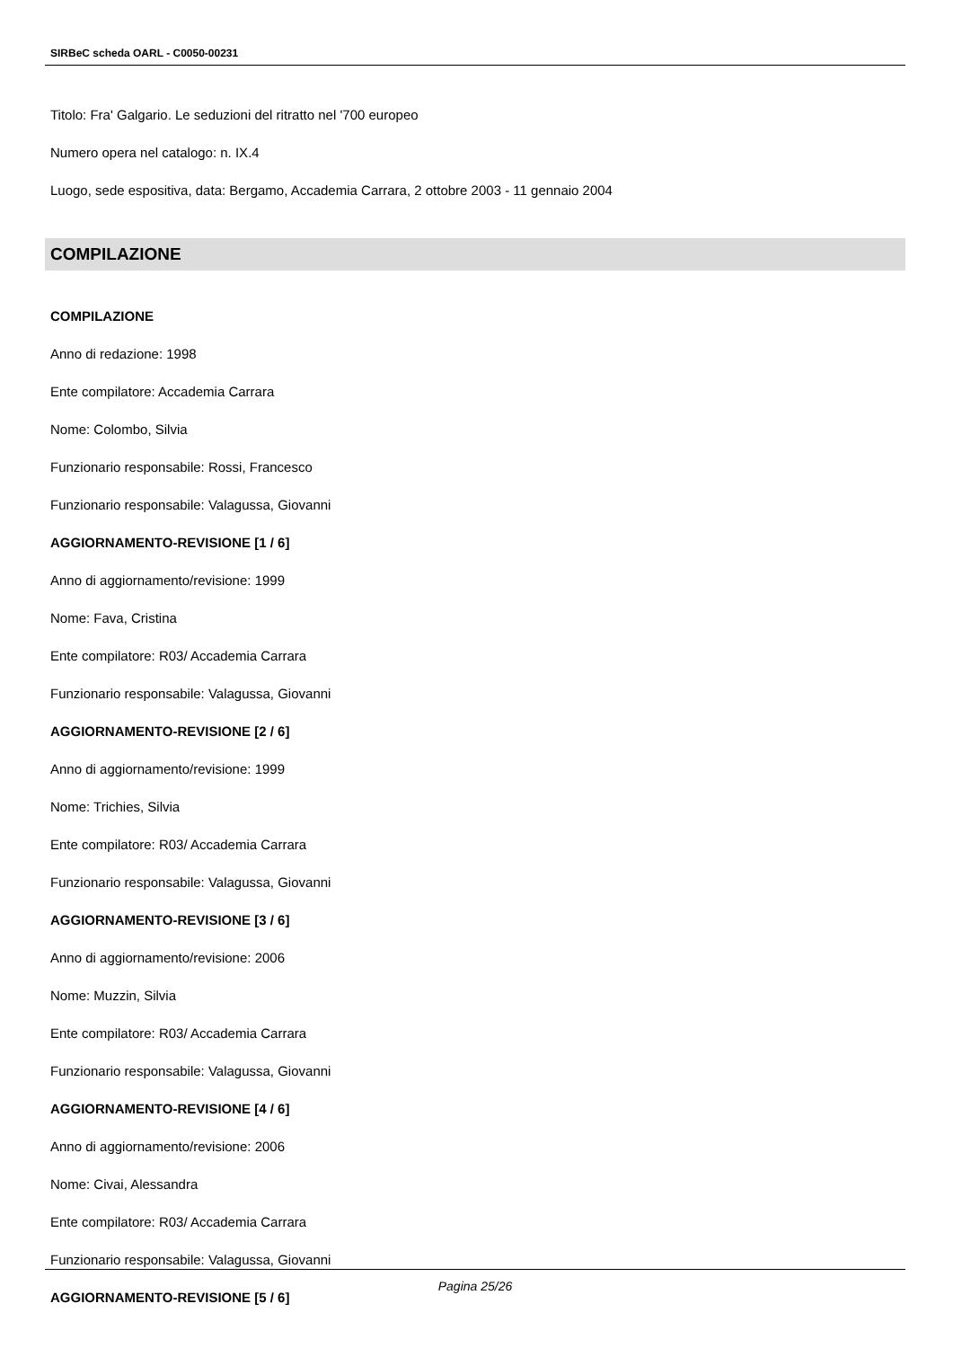SIRBeC scheda OARL - C0050-00231
Titolo: Fra' Galgario. Le seduzioni del ritratto nel '700 europeo
Numero opera nel catalogo: n. IX.4
Luogo, sede espositiva, data: Bergamo, Accademia Carrara, 2 ottobre 2003 - 11 gennaio 2004
COMPILAZIONE
COMPILAZIONE
Anno di redazione: 1998
Ente compilatore: Accademia Carrara
Nome: Colombo, Silvia
Funzionario responsabile: Rossi, Francesco
Funzionario responsabile: Valagussa, Giovanni
AGGIORNAMENTO-REVISIONE [1 / 6]
Anno di aggiornamento/revisione: 1999
Nome: Fava, Cristina
Ente compilatore: R03/ Accademia Carrara
Funzionario responsabile: Valagussa, Giovanni
AGGIORNAMENTO-REVISIONE [2 / 6]
Anno di aggiornamento/revisione: 1999
Nome: Trichies, Silvia
Ente compilatore: R03/ Accademia Carrara
Funzionario responsabile: Valagussa, Giovanni
AGGIORNAMENTO-REVISIONE [3 / 6]
Anno di aggiornamento/revisione: 2006
Nome: Muzzin, Silvia
Ente compilatore: R03/ Accademia Carrara
Funzionario responsabile: Valagussa, Giovanni
AGGIORNAMENTO-REVISIONE [4 / 6]
Anno di aggiornamento/revisione: 2006
Nome: Civai, Alessandra
Ente compilatore: R03/ Accademia Carrara
Funzionario responsabile: Valagussa, Giovanni
AGGIORNAMENTO-REVISIONE [5 / 6]
Pagina 25/26